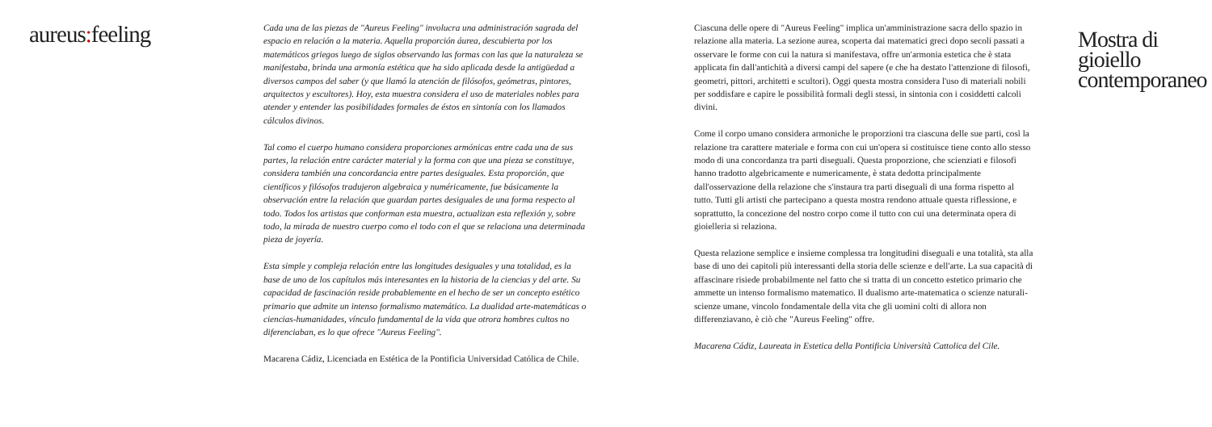aureus: feeling
Cada una de las piezas de "Aureus Feeling" involucra una administración sagrada del espacio en relación a la materia. Aquella proporción áurea, descubierta por los matemáticos griegos luego de siglos observando las formas con las que la naturaleza se manifestaba, brinda una armonía estética que ha sido aplicada desde la antigüedad a diversos campos del saber (y que llamó la atención de filósofos, geómetras, pintores, arquitectos y escultores). Hoy, esta muestra considera el uso de materiales nobles para atender y entender las posibilidades formales de éstos en sintonía con los llamados cálculos divinos.
Tal como el cuerpo humano considera proporciones armónicas entre cada una de sus partes, la relación entre carácter material y la forma con que una pieza se constituye, considera también una concordancia entre partes desiguales. Esta proporción, que científicos y filósofos tradujeron algebraica y numéricamente, fue básicamente la observación entre la relación que guardan partes desiguales de una forma respecto al todo. Todos los artistas que conforman esta muestra, actualizan esta reflexión y, sobre todo, la mirada de nuestro cuerpo como el todo con el que se relaciona una determinada pieza de joyería.
Esta simple y compleja relación entre las longitudes desiguales y una totalidad, es la base de uno de los capítulos más interesantes en la historia de la ciencias y del arte. Su capacidad de fascinación reside probablemente en el hecho de ser un concepto estético primario que admite un intenso formalismo matemático. La dualidad arte-matemáticas o ciencias-humanidades, vínculo fundamental de la vida que otrora hombres cultos no diferenciaban, es lo que ofrece "Aureus Feeling".
Macarena Cádiz, Licenciada en Estética de la Pontificia Universidad Católica de Chile.
Ciascuna delle opere di "Aureus Feeling" implica un'amministrazione sacra dello spazio in relazione alla materia. La sezione aurea, scoperta dai matematici greci dopo secoli passati a osservare le forme con cui la natura si manifestava, offre un'armonia estetica che è stata applicata fin dall'antichità a diversi campi del sapere (e che ha destato l'attenzione di filosofi, geometri, pittori, architetti e scultori). Oggi questa mostra considera l'uso di materiali nobili per soddisfare e capire le possibilità formali degli stessi, in sintonia con i cosiddetti calcoli divini.
Come il corpo umano considera armoniche le proporzioni tra ciascuna delle sue parti, così la relazione tra carattere materiale e forma con cui un'opera si costituisce tiene conto allo stesso modo di una concordanza tra parti diseguali. Questa proporzione, che scienziati e filosofi hanno tradotto algebricamente e numericamente, è stata dedotta principalmente dall'osservazione della relazione che s'instaura tra parti diseguali di una forma rispetto al tutto. Tutti gli artisti che partecipano a questa mostra rendono attuale questa riflessione, e soprattutto, la concezione del nostro corpo come il tutto con cui una determinata opera di gioielleria si relaziona.
Questa relazione semplice e insieme complessa tra longitudini diseguali e una totalità, sta alla base di uno dei capitoli più interessanti della storia delle scienze e dell'arte. La sua capacità di affascinare risiede probabilmente nel fatto che si tratta di un concetto estetico primario che ammette un intenso formalismo matematico. Il dualismo arte-matematica o scienze naturali-scienze umane, vincolo fondamentale della vita che gli uomini colti di allora non differenziavano, è ciò che "Aureus Feeling" offre.
Macarena Cádiz, Laureata in Estetica della Pontificia Università Cattolica del Cile.
Mostra di
gioiello
contemporaneo